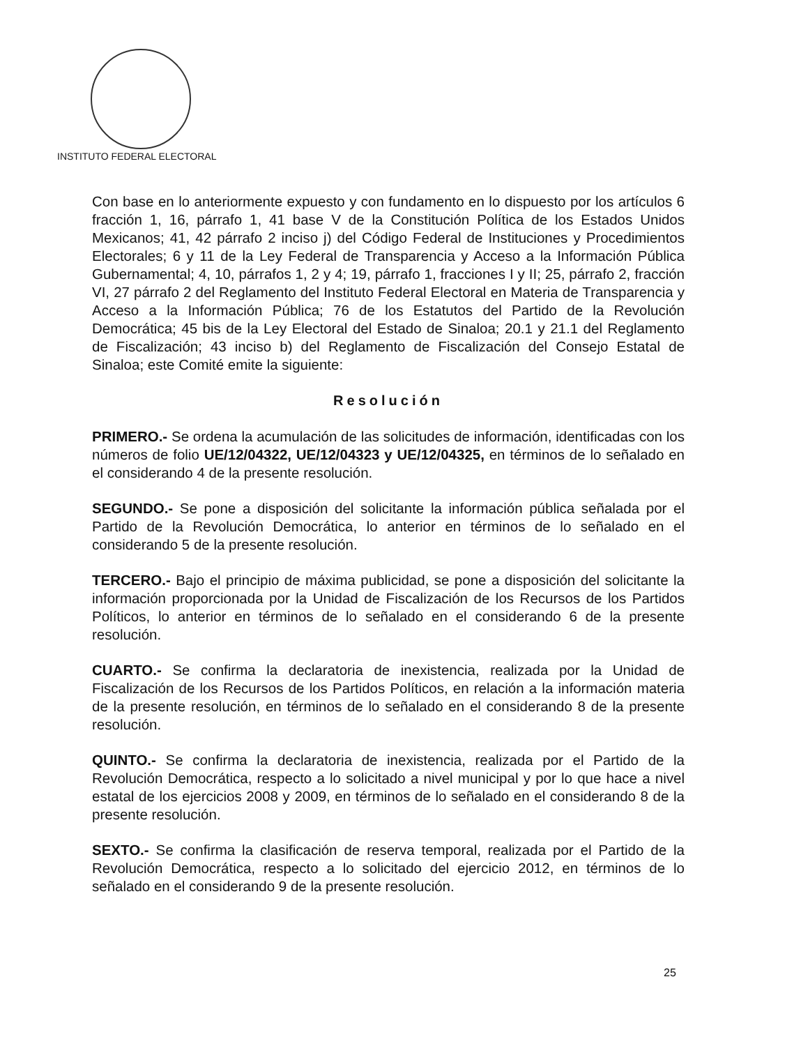INSTITUTO FEDERAL ELECTORAL
Con base en lo anteriormente expuesto y con fundamento en lo dispuesto por los artículos 6 fracción 1, 16, párrafo 1, 41 base V de la Constitución Política de los Estados Unidos Mexicanos; 41, 42 párrafo 2 inciso j) del Código Federal de Instituciones y Procedimientos Electorales; 6 y 11 de la Ley Federal de Transparencia y Acceso a la Información Pública Gubernamental; 4, 10, párrafos 1, 2 y 4; 19, párrafo 1, fracciones I y II; 25, párrafo 2, fracción VI, 27 párrafo 2 del Reglamento del Instituto Federal Electoral en Materia de Transparencia y Acceso a la Información Pública; 76 de los Estatutos del Partido de la Revolución Democrática; 45 bis de la Ley Electoral del Estado de Sinaloa; 20.1 y 21.1 del Reglamento de Fiscalización; 43 inciso b) del Reglamento de Fiscalización del Consejo Estatal de Sinaloa; este Comité emite la siguiente:
Resolución
PRIMERO.- Se ordena la acumulación de las solicitudes de información, identificadas con los números de folio UE/12/04322, UE/12/04323 y UE/12/04325, en términos de lo señalado en el considerando 4 de la presente resolución.
SEGUNDO.- Se pone a disposición del solicitante la información pública señalada por el Partido de la Revolución Democrática, lo anterior en términos de lo señalado en el considerando 5 de la presente resolución.
TERCERO.- Bajo el principio de máxima publicidad, se pone a disposición del solicitante la información proporcionada por la Unidad de Fiscalización de los Recursos de los Partidos Políticos, lo anterior en términos de lo señalado en el considerando 6 de la presente resolución.
CUARTO.- Se confirma la declaratoria de inexistencia, realizada por la Unidad de Fiscalización de los Recursos de los Partidos Políticos, en relación a la información materia de la presente resolución, en términos de lo señalado en el considerando 8 de la presente resolución.
QUINTO.- Se confirma la declaratoria de inexistencia, realizada por el Partido de la Revolución Democrática, respecto a lo solicitado a nivel municipal y por lo que hace a nivel estatal de los ejercicios 2008 y 2009, en términos de lo señalado en el considerando 8 de la presente resolución.
SEXTO.- Se confirma la clasificación de reserva temporal, realizada por el Partido de la Revolución Democrática, respecto a lo solicitado del ejercicio 2012, en términos de lo señalado en el considerando 9 de la presente resolución.
25